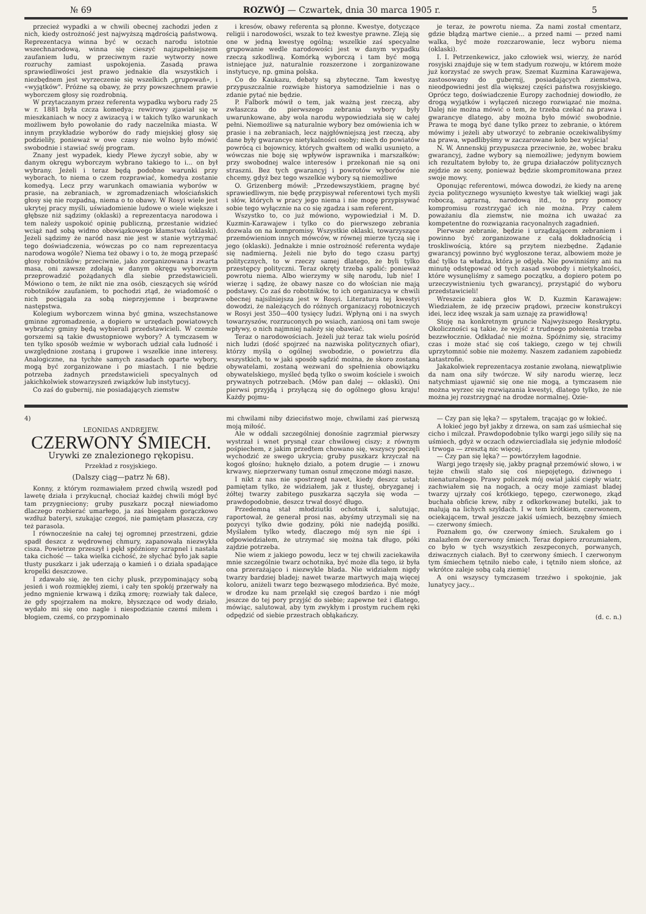№ 69 ROZWÓJ — Czwartek, dnia 30 marca 1905 r. 5
przecież wypadki a w chwili obecnej zachodzi jeden z nich, kiedy ostrożność jest najwyższą mądrością państwową. Reprezentacya winna być w oczach narodu istotnie wszechnarodową, winna się cieszyć najzupełniejszem zaufaniem ludu, w przeciwnym razie wytworzy nowe rozruchy zamiast uspokojenia. Zasadą prawa sprawiedliwości jest prawo jednakie dla wszystkich i niezbędnem jest wyrzeczenie się wszelkich „grupowań», i «wyjątków". Próżne są obawy, że przy powszechnem prawie wyborczem głosy się rozdrobnią.
W przytaczanym przez referenta wypadku wyboru rady 25 w r. 1881 była czcza komedya; rewirowy zjawiał się w mieszkaniach w nocy z awizacyą i w takich tylko warunkach możliwem było powołanie do rady naczelnika miasta. W innym przykładzie wyborów do rady miejskiej głosy się podzieliły, ponieważ w owe czasy nie wolno było mówić swobodnie i stawiać swój program.
Znany jest wypadek, kiedy Plewe życzył sobie, aby w danym okręgu wyborczym wybrano takiego to i... on był wybrany. Jeżeli i teraz będą podobne warunki przy wyborach, to niema o czem rozprawiać, komedya zostanie komedyą. Lecz przy warunkach omawiania wyborów w prasie, na zebraniach, w zgromadzeniach włościańskich głosy się nie rozpadną, niema o to obawy. W Rosyi wiele jest ukrytej pracy myśli, uświadomienie ludowe o wiele większe i głębsze niż sądzimy (oklaski) a reprezentacya narodowa i tem należy uspokoić opinię publiczną, przestanie widzieć wciąż nad sobą widmo obowiązkowego kłamstwa (oklaski). Jeżeli sądzimy że naród nasz nie jest w stanie wytrzymać tego doświadczenia, wówczas po co nam reprezentacya narodowa wogóle? Niema też obawy i o to, że mogą przepaść głosy robotników; przeciwnie, jako zorganizowana i zwarta masa, oni zawsze zdołają w danym okręgu wyborczym przeprowadzić pożądanych dla siebie przedstawicieli. Mówiono o tem, że nikt nie zna osób, cieszących się wśród robotników zaufaniem, to pochodzi ztąd, że wiadomość o nich pociągała za sobą nieprzyjemne i bezprawne następstwa.
Kolegium wyborczem winna być gmina, wszechstanowe gminne zgromadzenie, a dopiero w urzędach powiatowych wybrańcy gminy będą wybierali przedstawicieli. W czemże gorszemi są takie dwustopniowe wybory? A tymczasem w ten tylko sposób weźmie w wyborach udział cała ludność i uwzględnione zostaną i grupowe i wszelkie inne interesy. Analogiczne, na tychże samych zasadach oparte wybory, mogą być zorganizowane i po miastach. I nie będzie potrzeba żadnych przedstawicieli specyalnych od jakichkolwiek stowarzyszeń związków lub instytucyj.
Co zaś do gubernij, nie posiadających ziemstw
i kresów, obawy referenta są płonne. Kwestye, dotyczące religii i narodowości, wszak to też kwestye prawne. Zleją się one w jedną kwestyę ogólną; wszelkie zaś specyalne grupowanie wedle narodowości jest w danym wypadku rzeczą szkodliwą. Komórką wyborczą i tam być mogą istniejące już, naturalnie rozszerzone i zorganizowane instytucye, np. gmina polska.
Co do Kaukazu, debaty są zbyteczne. Tam kwestyę przypuszczalnie rozwiąże historya samodzielnie i nas o zdanie pytać nie będzie.
P. Falbork mówił o tem, jak ważną jest rzeczą, aby zwłaszcza do pierwszego zebrania wybory były uwarunkowane, aby wola narodu wypowiedziała się w całej pełni. Niemożliwe są naturalnie wybory bez omówienia ich w prasie i na zebraniach, lecz najgłówniejszą jest rzeczą, aby dane były gwarancye nietykalności osoby; niech do powiatów powrócą ci bojownicy, których gwałtem od walki usunięto, a wówczas nie boję się wpływów isprawnika i marszałków; przy swobodnej walce interesów i przekonań nie są oni straszni. Bez tych gwarancyj i powrotów wyborów nie chcemy, gdyż bez tego wszelkie wybory są niemożliwe
O. Grizenberg mówił: „Przedewszystkiem, pragnę być sprawiedliwym, nie będę przypisywał referentowi tych myśli i słów, których w pracy jego niema i nie mogę przypisywać sobie tego wyłącznie na co się zgadza i sam referent.
Wszystko to, co już mówiono, wypowiedział i M. D. Kuzmin-Karawajew i tylko co do pierwszego zebrania dozwala on na kompromisy. Wszystkie oklaski, towarzyszące przemówieniom innych mówców, w równej mierze tyczą się i jego (oklaski). Jednakże i mnie ostrożność referenta wydaje się nadmierną. Jeżeli nie było do tego czasu partyj politycznych, to w rzeczy samej dlatego, że byli tylko przestępcy polityczni. Teraz okręty trzeba spalić: ponieważ powrotu niema. Albo wierzymy w siłę narodu, lub nie! I wierzę i sądzę, że obawy nasze co do włościan nie mają podstawy. Co zaś do robotników, to ich organizacya w chwili obecnej najsilniejsza jest w Rosyi. Literatura tej kwestyi dowodzi, że należących do różnych organizacyj robotniczych w Rosyi jest 350—400 tysięcy ludzi. Wpłyną oni i na swych towarzyszów, rozrzuconych po wsiach, zaniosą oni tam swoje wpływy, o nich najmniej należy się obawiać.
Teraz o narodowościach. Jeżeli już teraz tak wielu pośród nich ludzi (dość spojrzeć na nazwiska politycznych ofiar), którzy myślą o ogólnej swobodzie, o powietrzu dla wszystkich, to w jaki sposób sądzić można, że skoro zostaną obywatelami, zostaną wezwani do spełnienia obowiązku obywatelskiego, myśleć będą tylko o swoim kościele i swoich prywatnych potrzebach. (Mów pan dalej — oklaski). Oni pierwsi przyjdą i przyłączą się do ogólnego głosu kraju! Każdy pojmu-
je teraz, że powrotu niema. Za nami został cmentarz, gdzie błądzą martwe cienie... a przed nami — przed nami walka, być może rozczarowanie, lecz wyboru niema (oklaski).
I. I. Petrzenkewicz, jako człowiek wsi, wierzy, że naród rosyjski znajduje się w tem stadyum rozwoju, w którem może już korzystać ze swych praw, Szemat Kuzmina Karawajewa, zastosowany do gubernij, posiadających ziemstwa, nieodpowiedni jest dla większej części państwa rosyjskiego. Oprócz tego, doświadczenie Europy zachodniej dowiodło, że drogą wyjątków i wyłączeń niczego rozwiązać nie można. Dalej nie można mówić o tem, że trzeba czekać na prawa i gwarancye dlatego, aby można było mówić swobodnie. Prawa te mogą być dane tylko przez to zebranie, o którem mówimy i jeżeli aby utworzyć to zebranie oczekiwalibyśmy na prawa, wpadlibyśmy w zaczarowane koło bez wyjścia!
N. W. Annenskij przypuszcza przeciwnie, że, wobec braku gwarancyj, żadne wybory są niemożliwe; jedynym bowiem ich rezultatem byłoby to, że grupa działaczów politycznych zejdzie ze sceny, ponieważ będzie skompromitowana przez swoje mowy.
Oponując referentowi, mówca dowodzi, że kiedy na arenę życia politycznego wysunięto kwestye tak wielkiej wagi jak roboczą, agrarną, narodową itd., to przy pomocy kompromisu rozstrzygać ich nie można. Przy całem poważaniu dla ziemstw, nie można ich uważać za kompetentne do rozwiązania racyonalnych zagadnień.
Pierwsze zebranie, będzie i urządzającem zebraniem i powinno być zorganizowane z całą dokładnością i troskliwością, które są przytem niezbędne. Żądanie gwarancyj powinno być wygłoszone teraz, albowiem może je dać tylko ta władza, która je odjęła. Nie powinniśmy ani na minutę odstępować od tych zasad swobody i nietykalności, które wysunęliśmy z samego początku, a dopiero potem po urzeczywistnieniu tych gwarancyj, przystąpić do wyboru przedstawicieli!
Wreszcie zabiera głos W. D. Kuzmin Karawajew: Wiedziałem, że idę przeciw prądowi, przeciw konstrukcyi idei, lecz ideę wszak ja sam uznaję za prawidłową!
Stoję na konkretnym gruncie Najwyższego Reskryptu. Okoliczności są takie, że wyjść z trudnego położenia trzeba bezzwłocznie. Odkładać nie można. Spóźnimy się, stracimy czas i może stać się coś takiego, czego w tej chwili uprzytomnić sobie nie możemy. Naszem zadaniem zapobiedz katastrofie.
Jakakolwiek reprezentacya zostanie zwołaną, niewątpliwie da nam ona siły twórcze. W siły narodu wierzę, lecz natychmiast ujawnić się one nie mogą, a tymczasem nie można wyrzec się rozwiązania kwestyi, dlatego tylko, że nie można jej rozstrzygnąć na drodze normalnej. Ozie-
4)
LEONIDAS ANDREJEW.
CZERWONY ŚMIECH.
Urywki ze znalezionego rękopisu.
Przekład z rosyjskiego.
(Dalszy ciąg—patrz № 68).
Konny, z którym rozmawiałem przed chwilą wszedł pod lawetę działa i przykucnął, chociaż każdej chwili mógł być tam przygnieciony; gruby puszkarz począł niewiadomo dlaczego rozbierać umarłego, ja zaś biegałem gorączkowo wzdłuż bateryi, szukając czegoś, nie pamiętam płaszcza, czy też parasola.
I równocześnie na całej tej ogromnej przestrzeni, gdzie spadł deszcz z wędrownej chmury, zapanowała niezwykła cisza. Powietrze przeszył i pękł spóźniony szrapnel i nastała taka cichość — taka wielka cichość, że słychać było jak sapie tłusty puszkarz i jak uderzają o kamień i o działa spadające kropelki deszczowe.
I zdawało się, że ten cichy plusk, przypominający sobą jesień i woń rozmiękłej ziemi, i cały ten spokój przerwały na jedno mgnienie krwawą i dziką zmorę; rozwiały tak dalece, że gdy spojrzałem na mokre, błyszczące od wody działo, wydało mi się ono nagle i niespodzianie czemś miłem i błogiem, czemś, co przypominało
mi chwilami niby dzieciństwo moje, chwilami zaś pierwszą moją miłość.
Ale w oddali szczególniej donośnie zagrzmiał pierwszy wystrzał i wnet prysnął czar chwilowej ciszy; z równym pośpiechem, z jakim przedtem chowano się, wszyscy poczęli wychodzić ze swego ukrycia; gruby puszkarz krzyczał na kogoś głośno; huknęło działo, a potem drugie — i znowu krwawy, nieprzerwany tuman osnuł zmęczone mózgi nasze.
I nikt z nas nie spostrzegł nawet, kiedy deszcz ustał; pamiętam tylko, że widziałem, jak z tłustej, obryzganej i żółtej twarzy zabitego puszkarza sączyła się woda — prawdopodobnie, deszcz trwał dosyć długo.
Przedemną stał młodziutki ochotnik i, salutując, raportował, że generał prosi nas, abyśmy utrzymali się na pozycyi tylko dwie godziny, póki nie nadejdą posiłki. Myślałem tylko wtedy, dlaczego mój syn nie śpi i odpowiedziałem, że utrzymać się można tak długo, póki zajdzie potrzeba.
Nie wiem z jakiego powodu, lecz w tej chwili zaciekawiła mnie szczególnie twarz ochotnika, być może dla tego, iż była ona przerażająco i niezwykle blada. Nie widziałem nigdy twarzy bardziej bladej; nawet twarze martwych mają więcej koloru, aniżeli twarz tego bezwąsego młodzieńca. Być może, w drodze ku nam przeląkł się czegoś bardzo i nie mógł jeszcze do tej pory przyjść do siebie; zapewne też i dlatego, mówiąc, salutował, aby tym zwykłym i prostym ruchem ręki odpędzić od siebie przestrach obłąkańczy.
— Czy pan się lęka? — spytałem, trącając go w łokieć.
A łokieć jego był jakby z drzewa, on sam zaś uśmiechał się cicho i milczał. Prawdopodobnie tylko wargi jego siliły się na uśmiech, gdyż w oczach odzwierciadlała się jedynie młodość i trwoga — zresztą nic więcej.
— Czy pan się lęka? — powtórzyłem łagodnie.
Wargi jego trzęsły się, jakby pragnął przemówić słowo, i w tejże chwili stało się coś niepojętego, dziwnego i nienaturalnego. Prawy policzek mój owiał jakiś ciepły wiatr, zachwiałem się na nogach, a oczy moje zamiast bladej twarzy ujrzały coś krótkiego, tępego, czerwonego, zkąd buchała obficie krew, niby z odkorkowanej butelki, jak to malują na lichych szyldach. I w tem krótkiem, czerwonem, ociekającem, trwał jeszcze jakiś uśmiech, bezzębny śmiech — czerwony śmiech.
Poznałem go, ów czerwony śmiech. Szukałem go i znalazłem ów czerwony śmiech. Teraz dopiero zrozumiałem, co było w tych wszystkich zeszpeconych, porwanych, dziwacznych ciałach. Był to czerwony śmiech. I czerwonym tym śmiechem tętniło niebo całe, i tętniło niem słońce, aż wkrótce zaleje sobą całą ziemię!
A oni wszyscy tymczasem trzeźwo i spokojnie, jak lunatycy jacy...
(d. c. n.)